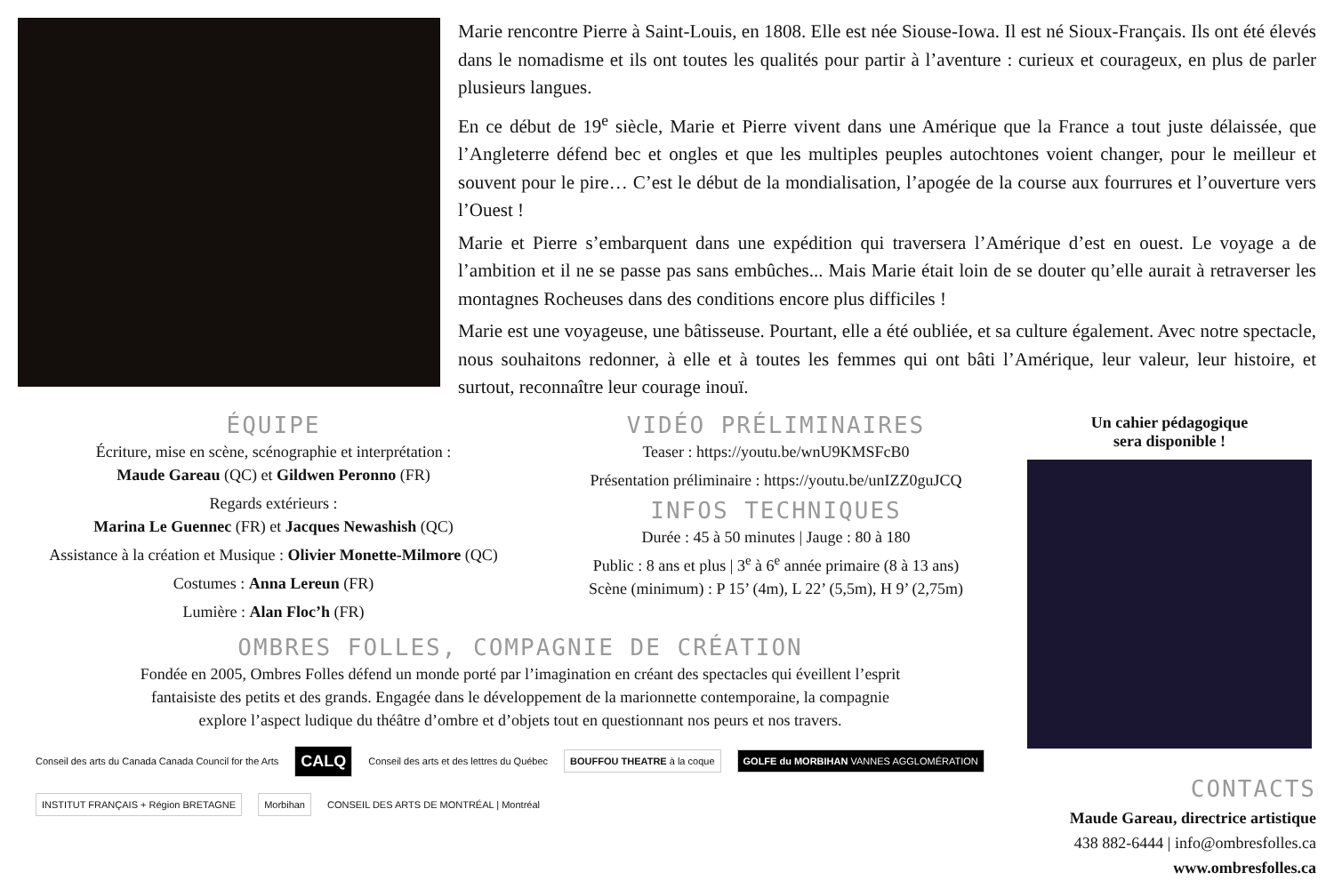Marie rencontre Pierre à Saint-Louis, en 1808. Elle est née Siouse-Iowa. Il est né Sioux-Français. Ils ont été élevés dans le nomadisme et ils ont toutes les qualités pour partir à l’aventure : curieux et courageux, en plus de parler plusieurs langues.
En ce début de 19<sup>e</sup> siècle, Marie et Pierre vivent dans une Amérique que la France a tout juste délaissée, que l’Angleterre défend bec et ongles et que les multiples peuples autochtones voient changer, pour le meilleur et souvent pour le pire… C’est le début de la mondialisation, l’apogée de la course aux fourrures et l’ouverture vers l’Ouest !
Marie et Pierre s’embarquent dans une expédition qui traversera l’Amérique d’est en ouest. Le voyage a de l’ambition et il ne se passe pas sans embûches... Mais Marie était loin de se douter qu’elle aurait à retraverser les montagnes Rocheuses dans des conditions encore plus difficiles !
Marie est une voyageuse, une bâtisseuse. Pourtant, elle a été oubliée, et sa culture également. Avec notre spectacle, nous souhaitons redonner, à elle et à toutes les femmes qui ont bâti l’Amérique, leur valeur, leur histoire, et surtout, reconnaître leur courage inouï.
ÉQUIPE
Écriture, mise en scène, scénographie et interprétation :
Maude Gareau (QC) et Gildwen Peronno (FR)
Regards extérieurs :
Marina Le Guennec (FR) et Jacques Newashish (QC)
Assistance à la création et Musique : Olivier Monette-Milmore (QC)
Costumes : Anna Lereun (FR)
Lumière : Alan Floc’h (FR)
VIDÉO PRÉLIMINAIRES
Teaser : https://youtu.be/wnU9KMSFcB0
Présentation préliminaire : https://youtu.be/unIZZ0guJCQ
INFOS TECHNIQUES
Durée : 45 à 50 minutes | Jauge : 80 à 180
Public : 8 ans et plus | 3<sup>e</sup> à 6<sup>e</sup> année primaire (8 à 13 ans)
Scène (minimum) : P 15’ (4m), L 22’ (5,5m), H 9’ (2,75m)
OMBRES FOLLES, COMPAGNIE DE CRÉATION
Fondée en 2005, Ombres Folles défend un monde porté par l’imagination en créant des spectacles qui éveillent l’esprit
fantaisiste des petits et des grands. Engagée dans le développement de la marionnette contemporaine, la compagnie
explore l’aspect ludique du théâtre d’ombre et d’objets tout en questionnant nos peurs et nos travers.
Conseil des arts du Canada Canada Council for the Arts CALQ Conseil des arts et des lettres du Québec BOUFFOU THEATRE à la coque GOLFE du MORBIHAN VANNES AGGLOMÉRATION INSTITUT FRANÇAIS + Région BRETAGNE Morbihan CONSEIL DES ARTS DE MONTRÉAL | Montréal
Un cahier pédagogique
sera disponible !
CONTACTS
Maude Gareau, directrice artistique
438 882-6444 | info@ombresfolles.ca
www.ombresfolles.ca